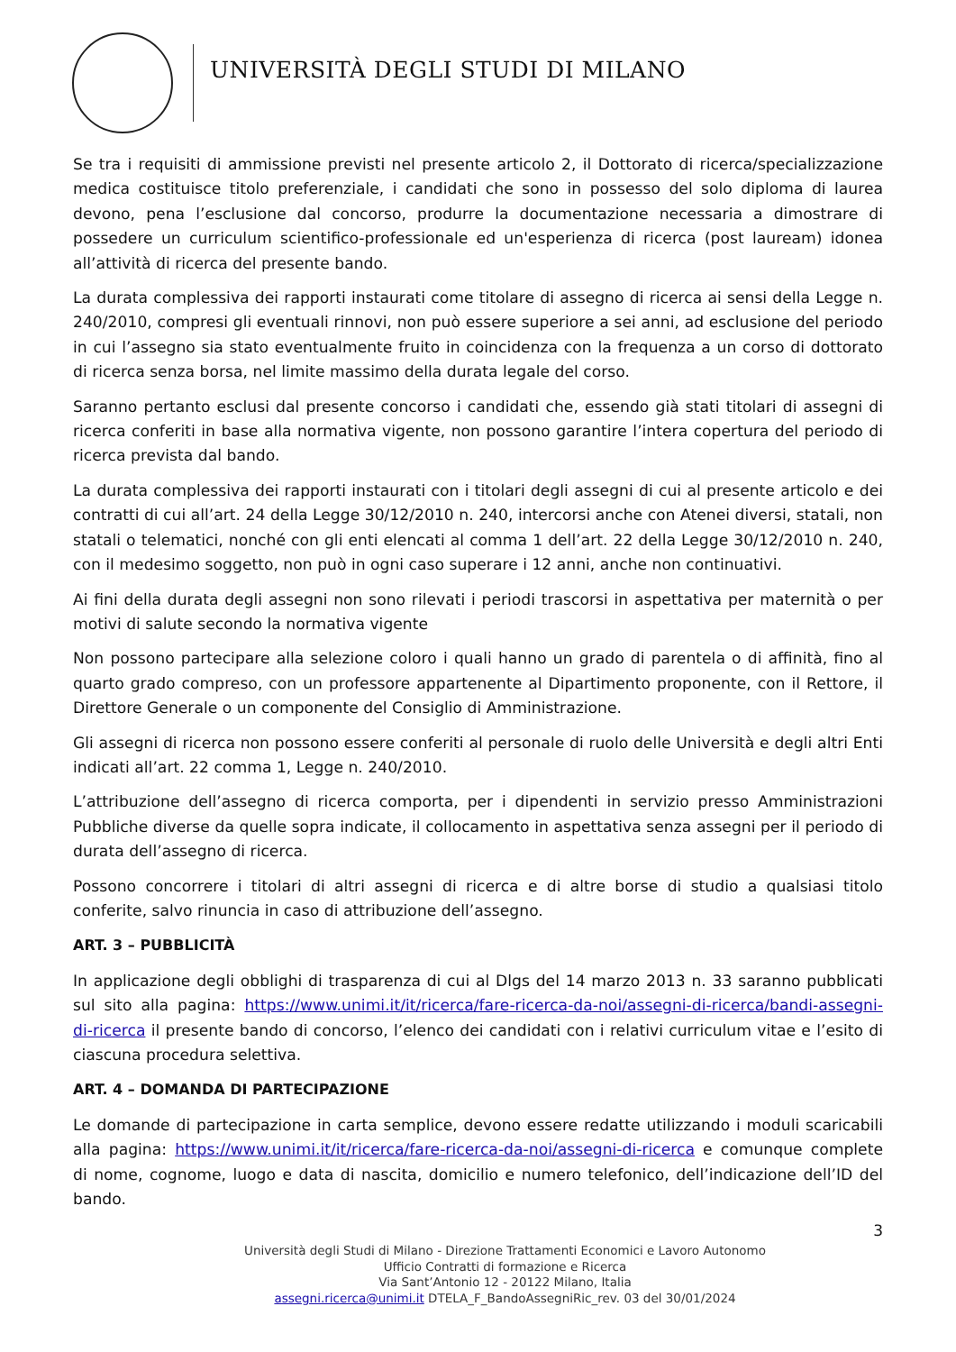UNIVERSITÀ DEGLI STUDI DI MILANO
Se tra i requisiti di ammissione previsti nel presente articolo 2, il Dottorato di ricerca/specializzazione medica costituisce titolo preferenziale, i candidati che sono in possesso del solo diploma di laurea devono, pena l’esclusione dal concorso, produrre la documentazione necessaria a dimostrare di possedere un curriculum scientifico-professionale ed un'esperienza di ricerca (post lauream) idonea all’attività di ricerca del presente bando.
La durata complessiva dei rapporti instaurati come titolare di assegno di ricerca ai sensi della Legge n. 240/2010, compresi gli eventuali rinnovi, non può essere superiore a sei anni, ad esclusione del periodo in cui l’assegno sia stato eventualmente fruito in coincidenza con la frequenza a un corso di dottorato di ricerca senza borsa, nel limite massimo della durata legale del corso.
Saranno pertanto esclusi dal presente concorso i candidati che, essendo già stati titolari di assegni di ricerca conferiti in base alla normativa vigente, non possono garantire l’intera copertura del periodo di ricerca prevista dal bando.
La durata complessiva dei rapporti instaurati con i titolari degli assegni di cui al presente articolo e dei contratti di cui all’art. 24 della Legge 30/12/2010 n. 240, intercorsi anche con Atenei diversi, statali, non statali o telematici, nonché con gli enti elencati al comma 1 dell’art. 22 della Legge 30/12/2010 n. 240, con il medesimo soggetto, non può in ogni caso superare i 12 anni, anche non continuativi.
Ai fini della durata degli assegni non sono rilevati i periodi trascorsi in aspettativa per maternità o per motivi di salute secondo la normativa vigente
Non possono partecipare alla selezione coloro i quali hanno un grado di parentela o di affinità, fino al quarto grado compreso, con un professore appartenente al Dipartimento proponente, con il Rettore, il Direttore Generale o un componente del Consiglio di Amministrazione.
Gli assegni di ricerca non possono essere conferiti al personale di ruolo delle Università e degli altri Enti indicati all’art. 22 comma 1, Legge n. 240/2010.
L’attribuzione dell’assegno di ricerca comporta, per i dipendenti in servizio presso Amministrazioni Pubbliche diverse da quelle sopra indicate, il collocamento in aspettativa senza assegni per il periodo di durata dell’assegno di ricerca.
Possono concorrere i titolari di altri assegni di ricerca e di altre borse di studio a qualsiasi titolo conferite, salvo rinuncia in caso di attribuzione dell’assegno.
ART. 3 – PUBBLICITÀ
In applicazione degli obblighi di trasparenza di cui al Dlgs del 14 marzo 2013 n. 33 saranno pubblicati sul sito alla pagina: https://www.unimi.it/it/ricerca/fare-ricerca-da-noi/assegni-di-ricerca/bandi-assegni-di-ricerca il presente bando di concorso, l’elenco dei candidati con i relativi curriculum vitae e l’esito di ciascuna procedura selettiva.
ART. 4 – DOMANDA DI PARTECIPAZIONE
Le domande di partecipazione in carta semplice, devono essere redatte utilizzando i moduli scaricabili alla pagina: https://www.unimi.it/it/ricerca/fare-ricerca-da-noi/assegni-di-ricerca e comunque complete di nome, cognome, luogo e data di nascita, domicilio e numero telefonico, dell’indicazione dell’ID del bando.
3
Università degli Studi di Milano - Direzione Trattamenti Economici e Lavoro Autonomo
Ufficio Contratti di formazione e Ricerca
Via Sant’Antonio 12 - 20122 Milano, Italia
assegni.ricerca@unimi.it DTELA_F_BandoAssegniRic_rev. 03 del 30/01/2024